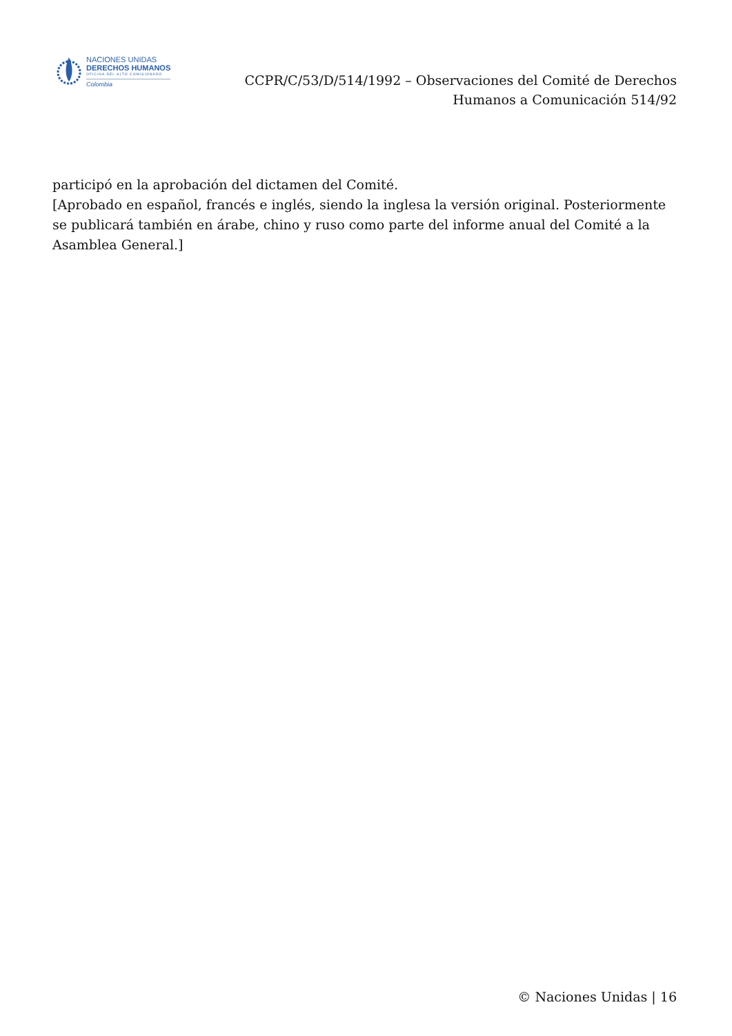NACIONES UNIDAS
DERECHOS HUMANOS
OFICINA DEL ALTO COMISIONADO
Colombia
CCPR/C/53/D/514/1992 – Observaciones del Comité de Derechos
Humanos a Comunicación 514/92
participó en la aprobación del dictamen del Comité.
[Aprobado en español, francés e inglés, siendo la inglesa la versión original. Posteriormente se publicará también en árabe, chino y ruso como parte del informe anual del Comité a la Asamblea General.]
© Naciones Unidas | 16